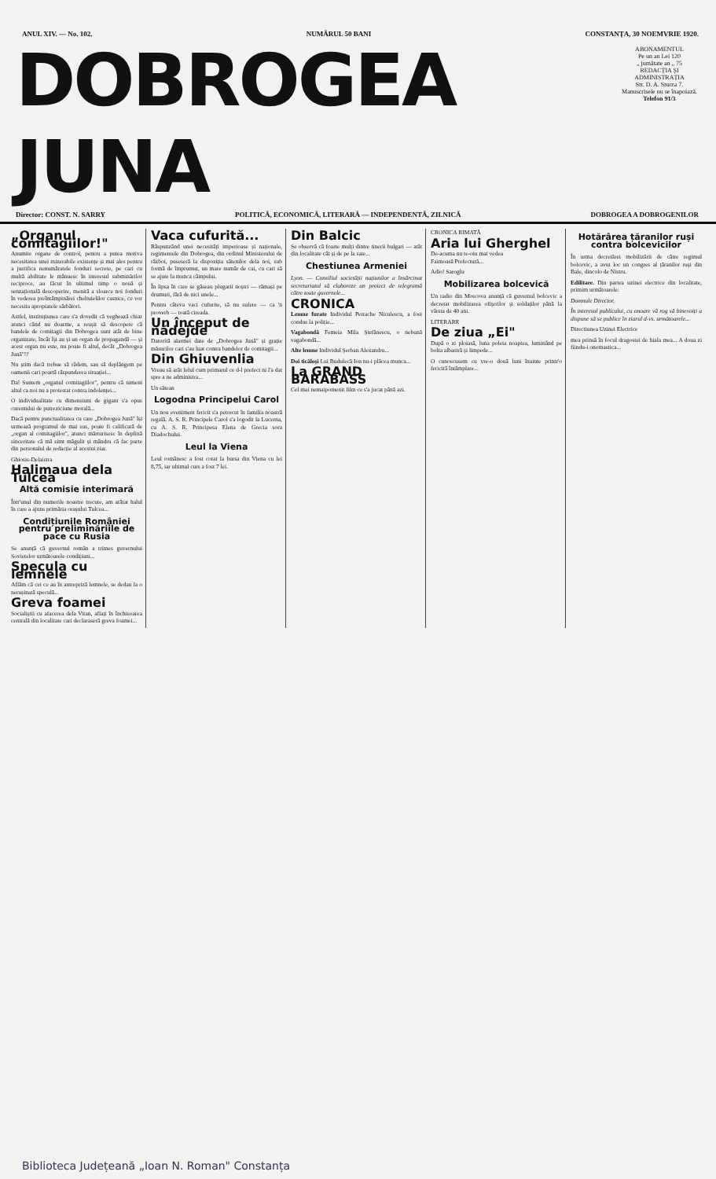ANUL XIV. — No. 102. NUMĂRUL 50 BANI CONSTANȚA, 30 NOEMVRIE 1920.
DOBROGEA JUNA
ABONAMENTUL
Pe un an Lei 120
„ jumătate an „ 75
REDACȚIA ȘI ADMINISTRAȚIA
Str. D. A. Sturza 7.
Manuscrisele nu se înapoiază.
Telefon 91/3
Director: CONST. N. SARRY POLITICĂ, ECONOMICĂ, LITERARĂ — INDEPENDENTĂ, ZILNICĂ DOBROGEA A DOBROGENILOR
„Organul comitagiilor!"
Anumite organe de control, pentru a putea motiva necesitatea unei mizerabile existențe și mai ales pentru a justifica nenumăratele fonduri secrete, pe cari cu multă abilitate le mânuesc în interesul subminărilor reciproce, au făcut în ultimul timp o nouă și senzațională descoperire, menită a sloarce noi fonduri în vederea preîntâmpinărei cheltuielilor casnice, ce vor necesita apropiatele sărbători.
Astfel, instituțiunea care s'a dovedit că veghează chiar atunci când nu doarme, a reușit să descopere că bandele de comitagii din Dobrogea sunt atât de bine organizate, încât își au și un organ de propagandă — și acest organ nu este, nu poate fi altul, decât „Dobrogea Jună"!?
Nu știm dacă trebue să râdem, sau să deplângem pe oamenii cari poartă răspunderea situației...
Da! Suntem „organul comitagiilor", pentru că nimeni altul ca noi nu a protestat contra indolenței...
O individualitate cu dimensiuni de gigant s'a opus curentului de putreziciune morală...
Dacă pentru punctualitatea cu care „Dobrogea Jună" își urmează programul de mai sus, poate fi calificată de „organ al comitagiilor", atunci mărturisesc în deplină sinceritate că mă simt măgulit și mândru că fac parte din personalul de redacție al acestui ziar.
Ghiosis-Delaistra
Halimaua dela Tulcea
Altă comisie interimară
Într'unul din numerile noastre trecute, am arătat halul în care a ajuns primăria orașului Tulcea...
Condițiunile României pentru preliminăriile de pace cu Rusia
Se anunță că guvernul român a trimes guvernului Sovietelor următoarele condițiuni...
Specula cu lemnele
Aflăm că cei ce au în antrepriză lemnele, se dedau la o nerușinată speculă...
Greva foamei
Socialiștii cu afacerea dela Vitan, aflați în închisoarea centrală din localitate cari declaraseră greva foamei...
Vaca cufurită...
Răspunzând unei necesități imperioase și naționale, regimentele din Dobrogea, din ordinul Ministerului de război, puseseră la dispoziția sătenilor dela noi, sub formă de împrumut, un mare număr de cai, cu cari să se ajute la munca câmpului.
În lipsa în care se găseau plugarii noștri — rămași pe drumuri, fără de nici unele...
Pentru câteva vaci cufurite, să nu sufere — ca 'n proverb — toată cireada.
Un început de nădejde
Datorită alarmei date de „Dobrogea Jună" și grație măsurilor cari s'au luat contra bandelor de comitagii...
Din Ghiuvenlia
Vreau să arăt felul cum primarul ce d-l prefect ni l'a dat spre a ne administra...
Un sătean
Logodna Principelui Carol
Un nou eveniment fericit s'a petrecut în familia noastră regală. A. S. R. Principele Carol s'a logodit la Lucerna, cu A. S. R. Principesa Elena de Grecia sora Diadochului.
Leul la Viena
Leul românesc a fost cotat la bursa din Viena cu lei 8,75, iar ultimul curs a fost 7 lei.
Din Balcic
Se observă că foarte mulți dintre tinerii bulgari — atât din localitate cât și de pe la sate...
Chestiunea Armeniei
Lyon. — Consiliul societății națiunilor a însărcinat secretariatul să elaboreze un proiect de telegramă către toate guvernele...
CRONICA
Lemne furate Individul Petrache Niculescu, a fost condus la poliție...
Vagabondă Femeia Mila Ștefănescu, o nebună vagabondă...
Alte lemne Individul Șerban Alexandru...
Doi ticăloși Lui Budulecă Ion nu-i plăcea munca...
La GRAND BARABASS
Cel mai nemaipomenit film ce s'a jucat până azi.
CRONICA RIMATĂ
Aria lui Gherghel
De-acuma nu te-oiu mai vedea
Faimoasă Prefectură...
Adio! Saroglu
Mobilizarea bolcevică
Un radio din Moscova anunță că guvernul bolcevic a decretat mobilizarea ofițerilor și soldaților până la vârsta de 40 ani.
LITERARE
De ziua „Ei"
După o zi ploiasă, luna poleia noaptea, luminând pe bolta albastră și limpede...
O cunoscusem cu vre-o două luni înainte printr'o fericită întâmplare...
Hotărârea țăranilor ruși contra bolcevicilor
În urma decretărei mobilizării de către regimul bolcevic, a avut loc un congres al țăranilor ruși din Bale, dincolo de Nistru.
Edilitare. Din partea uzinei electrice din localitate, primim următoarele:
Domnule Director,
În interesul publicului, cu onoare vă rog să binevoiți a dispune să se publice în ziarul d-vs. următoarele...
Directiunea Uzinei Electrice
mea prinsă în focul dragostei de hiala mea... A doua zi fiindu-i onomastica...
Biblioteca Județeană „Ioan N. Roman" Constanța